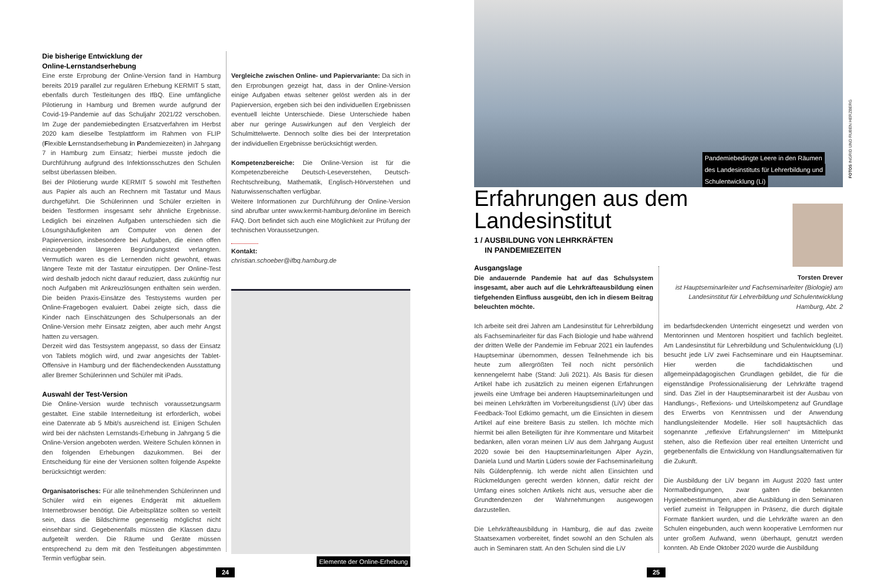Die bisherige Entwicklung der
Online-Lernstandserhebung
Eine erste Erprobung der Online-Version fand in Hamburg bereits 2019 parallel zur regulären Erhebung KERMIT 5 statt, ebenfalls durch Testleitungen des IfBQ. Eine umfängliche Pilotierung in Hamburg und Bremen wurde aufgrund der Covid-19-Pandemie auf das Schuljahr 2021/22 verschoben. Im Zuge der pandemiebedingten Ersatzverfahren im Herbst 2020 kam dieselbe Testplattform im Rahmen von FLIP (Flexible Lernstandserhebung in Pandemiezeiten) in Jahrgang 7 in Hamburg zum Einsatz; hierbei musste jedoch die Durchführung aufgrund des Infektionsschutzes den Schulen selbst überlassen bleiben.
Bei der Pilotierung wurde KERMIT 5 sowohl mit Testheften aus Papier als auch an Rechnern mit Tastatur und Maus durchgeführt. Die Schülerinnen und Schüler erzielten in beiden Testformen insgesamt sehr ähnliche Ergebnisse. Lediglich bei einzelnen Aufgaben unterschieden sich die Lösungshäufigkeiten am Computer von denen der Papierversion, insbesondere bei Aufgaben, die einen offen einzugebenden längeren Begründungstext verlangten. Vermutlich waren es die Lernenden nicht gewohnt, etwas längere Texte mit der Tastatur einzutippen. Der Online-Test wird deshalb jedoch nicht darauf reduziert, dass zukünftig nur noch Aufgaben mit Ankreuzlösungen enthalten sein werden. Die beiden Praxis-Einsätze des Testsystems wurden per Online-Fragebogen evaluiert. Dabei zeigte sich, dass die Kinder nach Einschätzungen des Schulpersonals an der Online-Version mehr Einsatz zeigten, aber auch mehr Angst hatten zu versagen.
Derzeit wird das Testsystem angepasst, so dass der Einsatz von Tablets möglich wird, und zwar angesichts der Tablet-Offensive in Hamburg und der flächendeckenden Ausstattung aller Bremer Schülerinnen und Schüler mit iPads.
Auswahl der Test-Version
Die Online-Version wurde technisch voraussetzungsarm gestaltet. Eine stabile Internetleitung ist erforderlich, wobei eine Datenrate ab 5 Mbit/s ausreichend ist. Einigen Schulen wird bei der nächsten Lernstands-Erhebung in Jahrgang 5 die Online-Version angeboten werden. Weitere Schulen können in den folgenden Erhebungen dazukommen. Bei der Entscheidung für eine der Versionen sollten folgende Aspekte berücksichtigt werden:
Organisatorisches: Für alle teilnehmenden Schülerinnen und Schüler wird ein eigenes Endgerät mit aktuellem Internetbrowser benötigt. Die Arbeitsplätze sollten so verteilt sein, dass die Bildschirme gegenseitig möglichst nicht einsehbar sind. Gegebenenfalls müssten die Klassen dazu aufgeteilt werden. Die Räume und Geräte müssen entsprechend zu dem mit den Testleitungen abgestimmten Termin verfügbar sein.
Vergleiche zwischen Online- und Papiervariante: Da sich in den Erprobungen gezeigt hat, dass in der Online-Version einige Aufgaben etwas seltener gelöst werden als in der Papierversion, ergeben sich bei den individuellen Ergebnissen eventuell leichte Unterschiede. Diese Unterschiede haben aber nur geringe Auswirkungen auf den Vergleich der Schulmittelwerte. Dennoch sollte dies bei der Interpretation der individuellen Ergebnisse berücksichtigt werden.
Kompetenzbereiche: Die Online-Version ist für die Kompetenzbereiche Deutsch-Leseverstehen, Deutsch-Rechtschreibung, Mathematik, Englisch-Hörverstehen und Naturwissenschaften verfügbar.
Weitere Informationen zur Durchführung der Online-Version sind abrufbar unter www.kermit-hamburg.de/online im Bereich FAQ. Dort befindet sich auch eine Möglichkeit zur Prüfung der technischen Voraussetzungen.
Kontakt:
christian.schoeber@ifbq.hamburg.de
Elemente der Online-Erhebung
24
Pandemiebedingte Leere in den Räumen
des Landesinstituts für Lehrerbildung und
Schulentwicklung (Li)
FOTOS INGRID UND RUBEN HERZBERG
Erfahrungen aus dem
Landesinstitut
1 / AUSBILDUNG VON LEHRKRÄFTEN
IN PANDEMIEZEITEN
Ausgangslage
Die andauernde Pandemie hat auf das Schulsystem insgesamt, aber auch auf die Lehrkräfteausbildung einen tiefgehenden Einfluss ausgeübt, den ich in diesem Beitrag beleuchten möchte.
Ich arbeite seit drei Jahren am Landesinstitut für Lehrerbildung als Fachseminarleiter für das Fach Biologie und habe während der dritten Welle der Pandemie im Februar 2021 ein laufendes Hauptseminar übernommen, dessen Teilnehmende ich bis heute zum allergrößten Teil noch nicht persönlich kennengelernt habe (Stand: Juli 2021). Als Basis für diesen Artikel habe ich zusätzlich zu meinen eigenen Erfahrungen jeweils eine Umfrage bei anderen Hauptseminarleitungen und bei meinen Lehrkräften im Vorbereitungsdienst (LiV) über das Feedback-Tool Edkimo gemacht, um die Einsichten in diesem Artikel auf eine breitere Basis zu stellen. Ich möchte mich hiermit bei allen Beteiligten für ihre Kommentare und Mitarbeit bedanken, allen voran meinen LiV aus dem Jahrgang August 2020 sowie bei den Hauptseminarleitungen Alper Ayzin, Daniela Lund und Martin Lüders sowie der Fachseminarleitung Nils Güldenpfennig. Ich werde nicht allen Einsichten und Rückmeldungen gerecht werden können, dafür reicht der Umfang eines solchen Artikels nicht aus, versuche aber die Grundtendenzen der Wahrnehmungen ausgewogen darzustellen.
Die Lehrkräfteausbildung in Hamburg, die auf das zweite Staatsexamen vorbereitet, findet sowohl an den Schulen als auch in Seminaren statt. An den Schulen sind die LiV
Torsten Drever
ist Hauptseminarleiter und Fachseminarleiter (Biologie) am Landesinstitut für Lehrerbildung und Schulentwicklung Hamburg, Abt. 2
im bedarfsdeckenden Unterricht eingesetzt und werden von Mentorinnen und Mentoren hospitiert und fachlich begleitet. Am Landesinstitut für Lehrerbildung und Schulentwicklung (LI) besucht jede LiV zwei Fachseminare und ein Hauptseminar. Hier werden die fachdidaktischen und allgemeinpädagogischen Grundlagen gebildet, die für die eigenständige Professionalisierung der Lehrkräfte tragend sind. Das Ziel in der Hauptseminararbeit ist der Ausbau von Handlungs-, Reflexions- und Urteilskompetenz auf Grundlage des Erwerbs von Kenntnissen und der Anwendung handlungsleitender Modelle. Hier soll hauptsächlich das sogenannte „reflexive Erfahrungslernen“ im Mittelpunkt stehen, also die Reflexion über real erteilten Unterricht und gegebenenfalls die Entwicklung von Handlungsalternativen für die Zukunft.
Die Ausbildung der LiV begann im August 2020 fast unter Normalbedingungen, zwar galten die bekannten Hygienebestimmungen, aber die Ausbildung in den Seminaren verlief zumeist in Teilgruppen in Präsenz, die durch digitale Formate flankiert wurden, und die Lehrkräfte waren an den Schulen eingebunden, auch wenn kooperative Lernformen nur unter großem Aufwand, wenn überhaupt, genutzt werden konnten. Ab Ende Oktober 2020 wurde die Ausbildung
25